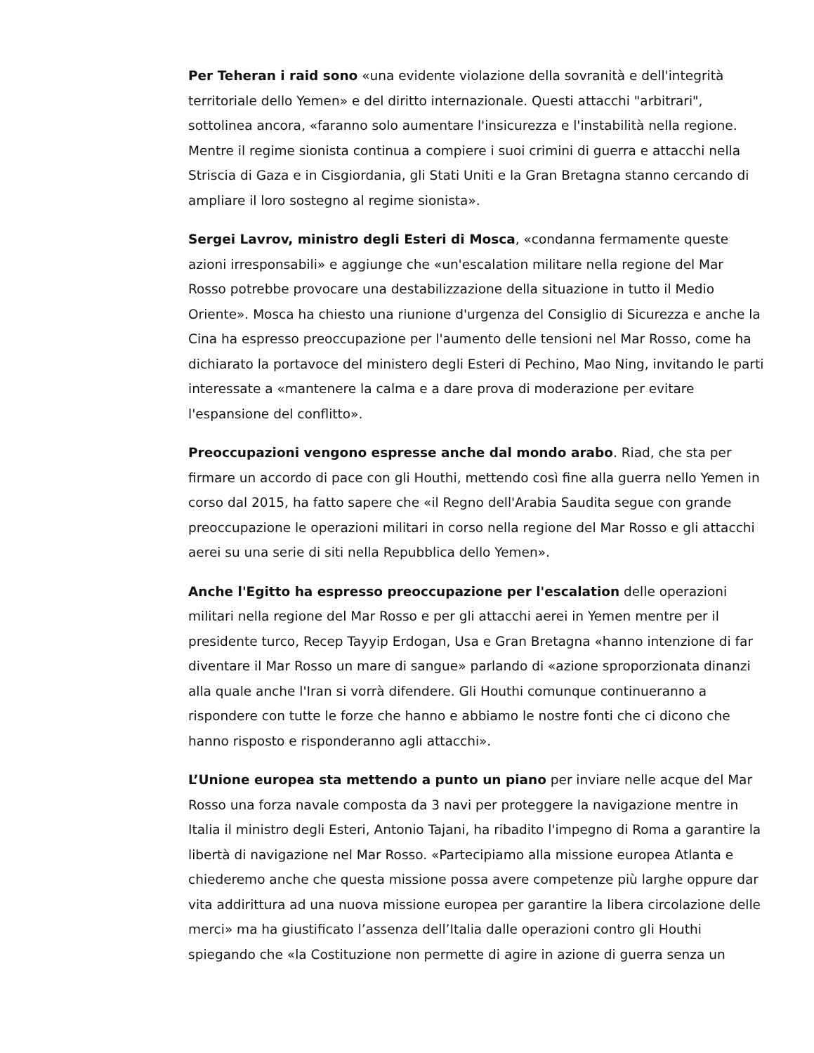Per Teheran i raid sono «una evidente violazione della sovranità e dell'integrità territoriale dello Yemen» e del diritto internazionale. Questi attacchi "arbitrari", sottolinea ancora, «faranno solo aumentare l'insicurezza e l'instabilità nella regione. Mentre il regime sionista continua a compiere i suoi crimini di guerra e attacchi nella Striscia di Gaza e in Cisgiordania, gli Stati Uniti e la Gran Bretagna stanno cercando di ampliare il loro sostegno al regime sionista».
Sergei Lavrov, ministro degli Esteri di Mosca, «condanna fermamente queste azioni irresponsabili» e aggiunge che «un'escalation militare nella regione del Mar Rosso potrebbe provocare una destabilizzazione della situazione in tutto il Medio Oriente». Mosca ha chiesto una riunione d'urgenza del Consiglio di Sicurezza e anche la Cina ha espresso preoccupazione per l'aumento delle tensioni nel Mar Rosso, come ha dichiarato la portavoce del ministero degli Esteri di Pechino, Mao Ning, invitando le parti interessate a «mantenere la calma e a dare prova di moderazione per evitare l'espansione del conflitto».
Preoccupazioni vengono espresse anche dal mondo arabo. Riad, che sta per firmare un accordo di pace con gli Houthi, mettendo così fine alla guerra nello Yemen in corso dal 2015, ha fatto sapere che «il Regno dell'Arabia Saudita segue con grande preoccupazione le operazioni militari in corso nella regione del Mar Rosso e gli attacchi aerei su una serie di siti nella Repubblica dello Yemen».
Anche l'Egitto ha espresso preoccupazione per l'escalation delle operazioni militari nella regione del Mar Rosso e per gli attacchi aerei in Yemen mentre per il presidente turco, Recep Tayyip Erdogan, Usa e Gran Bretagna «hanno intenzione di far diventare il Mar Rosso un mare di sangue» parlando di «azione sproporzionata dinanzi alla quale anche l'Iran si vorrà difendere. Gli Houthi comunque continueranno a rispondere con tutte le forze che hanno e abbiamo le nostre fonti che ci dicono che hanno risposto e risponderanno agli attacchi».
L’Unione europea sta mettendo a punto un piano per inviare nelle acque del Mar Rosso una forza navale composta da 3 navi per proteggere la navigazione mentre in Italia il ministro degli Esteri, Antonio Tajani, ha ribadito l'impegno di Roma a garantire la libertà di navigazione nel Mar Rosso. «Partecipiamo alla missione europea Atlanta e chiederemo anche che questa missione possa avere competenze più larghe oppure dar vita addirittura ad una nuova missione europea per garantire la libera circolazione delle merci» ma ha giustificato l’assenza dell’Italia dalle operazioni contro gli Houthi spiegando che «la Costituzione non permette di agire in azione di guerra senza un